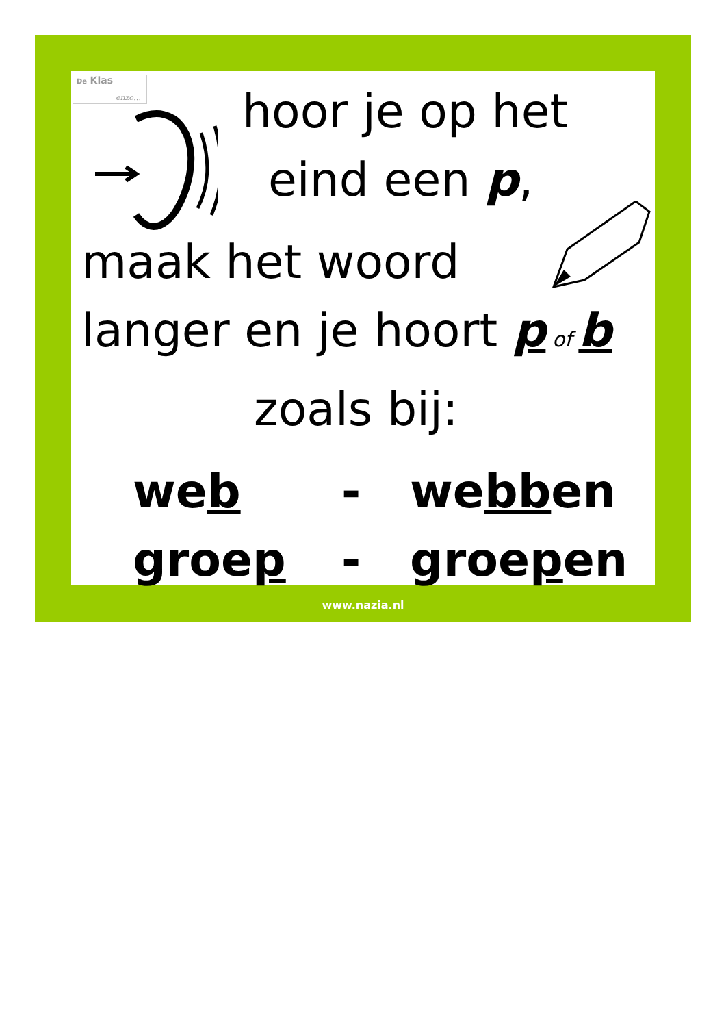De Klas
enzo…
hoor je op het
eind een p,
maak het woord
langer en je hoort p of b
zoals bij:
web - webben
groep - groepen
www.nazia.nl